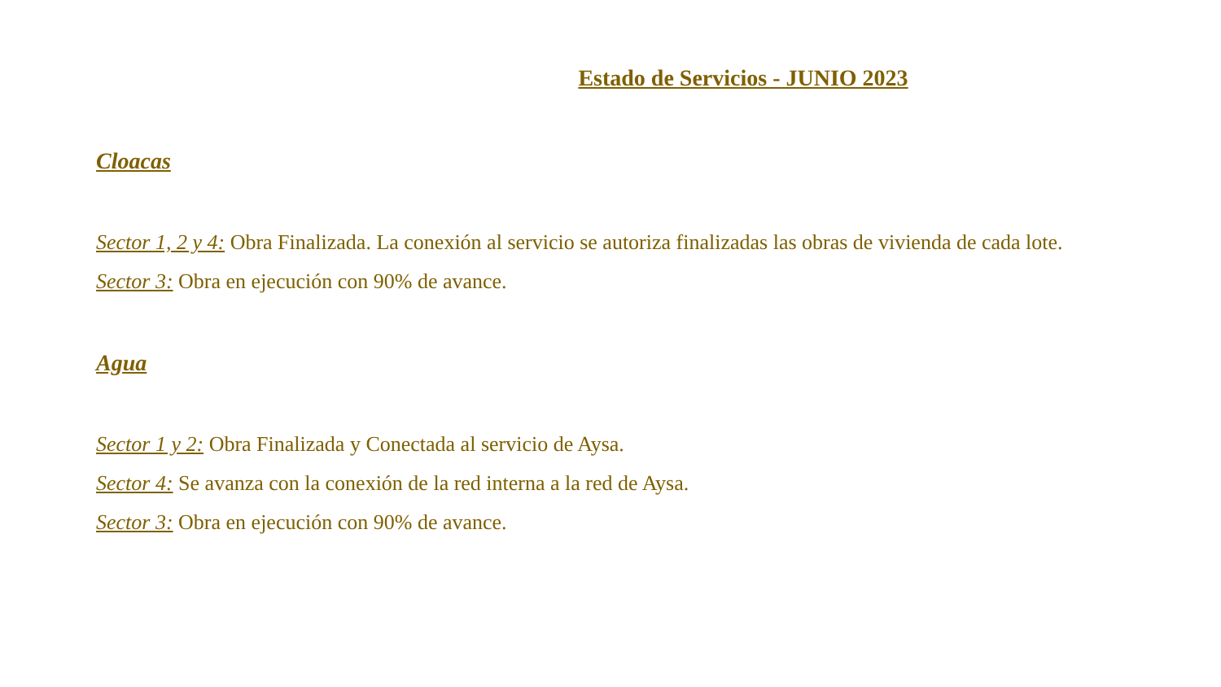Estado de Servicios - JUNIO 2023
Cloacas
Sector 1, 2 y 4: Obra Finalizada. La conexión al servicio se autoriza finalizadas las obras de vivienda de cada lote.
Sector 3: Obra en ejecución con 90% de avance.
Agua
Sector 1 y 2: Obra Finalizada y Conectada al servicio de Aysa.
Sector 4: Se avanza con la conexión de la red interna a la red de Aysa.
Sector 3: Obra en ejecución con 90% de avance.